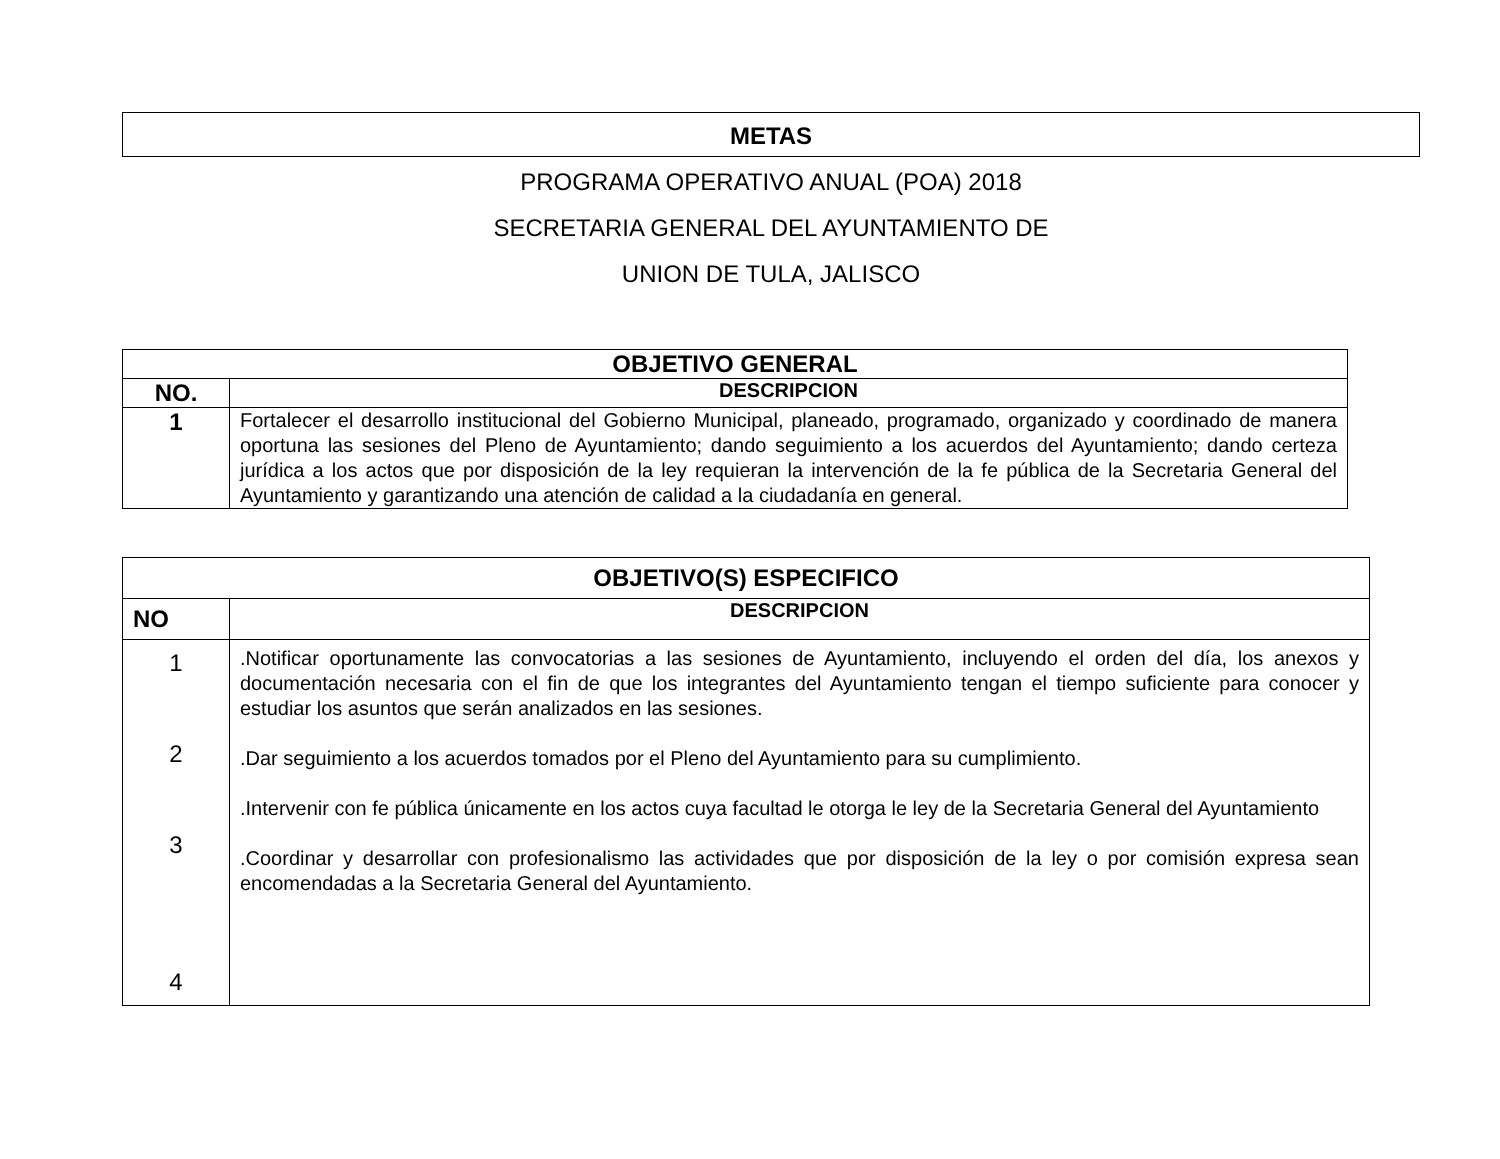METAS
PROGRAMA OPERATIVO ANUAL (POA) 2018
SECRETARIA GENERAL DEL AYUNTAMIENTO DE
UNION DE TULA, JALISCO
| OBJETIVO GENERAL | |
| --- | --- |
| NO. | DESCRIPCION |
| 1 | Fortalecer el desarrollo institucional del Gobierno Municipal, planeado, programado, organizado y coordinado de manera oportuna las sesiones del Pleno de Ayuntamiento; dando seguimiento a los acuerdos del Ayuntamiento; dando certeza jurídica a los actos que por disposición de la ley requieran la intervención de la fe pública de la Secretaria General del Ayuntamiento y garantizando una atención de calidad a la ciudadanía en general. |
| OBJETIVO(S) ESPECIFICO | |
| --- | --- |
| NO | DESCRIPCION |
| 1 2 3 4 | .Notificar oportunamente las convocatorias a las sesiones de Ayuntamiento, incluyendo el orden del día, los anexos y documentación necesaria con el fin de que los integrantes del Ayuntamiento tengan el tiempo suficiente para conocer y estudiar los asuntos que serán analizados en las sesiones. .Dar seguimiento a los acuerdos tomados por el Pleno del Ayuntamiento para su cumplimiento. .Intervenir con fe pública únicamente en los actos cuya facultad le otorga le ley de la Secretaria General del Ayuntamiento .Coordinar y desarrollar con profesionalismo las actividades que por disposición de la ley o por comisión expresa sean encomendadas a la Secretaria General del Ayuntamiento. |